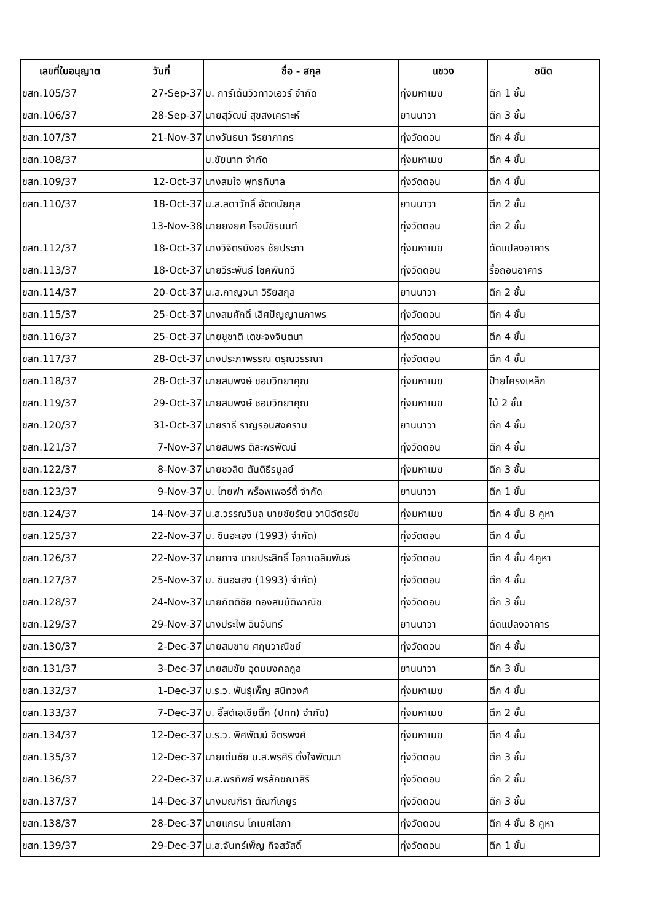| เลขที่ใบอนุญาต | วันที่ | ชื่อ - สกุล | แขวง | ชนิด |
| --- | --- | --- | --- | --- |
| ขสท.105/37 | 27-Sep-37 | บ. การ์เด้นวิวทาวเอวร์ จำกัด | ทุ่งมหาเมฆ | ตึก 1 ชั้น |
| ขสท.106/37 | 28-Sep-37 | นายสุวัฒน์ สุขสงเคราะห์ | ยานนาวา | ตึก 3 ชั้น |
| ขสท.107/37 | 21-Nov-37 | นางวันธนา จิรยาภากร | ทุ่งวัดดอน | ตึก 4 ชั้น |
| ขสท.108/37 | | บ.ชัยนาท จำกัด | ทุ่งมหาเมฆ | ตึก 4 ชั้น |
| ขสท.109/37 | 12-Oct-37 | นางสมใจ พุทธทิบาล | ทุ่งวัดดอน | ตึก 4 ชั้น |
| ขสท.110/37 | 18-Oct-37 | น.ส.ลดาวัภลิ์ อัตตนัยกุล | ยานนาวา | ตึก 2 ชั้น |
| | 13-Nov-38 | นายยงยศ โรจน์ชิรนนท์ | ทุ่งวัดดอน | ตึก 2 ชั้น |
| ขสท.112/37 | 18-Oct-37 | นางวิจิตรบังอร ชัยประภา | ทุ่งมหาเมฆ | ดัดแปลงอาคาร |
| ขสท.113/37 | 18-Oct-37 | นายวีระพันธ์ โชคพันทวี | ทุ่งวัดดอน | รื้อถอนอาคาร |
| ขสท.114/37 | 20-Oct-37 | น.ส.กาญจนา วิริยสกุล | ยานนาวา | ตึก 2 ชั้น |
| ขสท.115/37 | 25-Oct-37 | นางสมศักดิ์ เลิศปัญญานภาพร | ทุ่งวัดดอน | ตึก 4 ชั้น |
| ขสท.116/37 | 25-Oct-37 | นายชูชาติ เตชะจงจินตนา | ทุ่งวัดดอน | ตึก 4 ชั้น |
| ขสท.117/37 | 28-Oct-37 | นางประภาพรรณ ดรุณวรรณา | ทุ่งวัดดอน | ตึก 4 ชั้น |
| ขสท.118/37 | 28-Oct-37 | นายสมพงษ์ ชอบวิทยาคุณ | ทุ่งมหาเมฆ | ป้ายโครงเหล็ก |
| ขสท.119/37 | 29-Oct-37 | นายสมพงษ์ ชอบวิทยาคุณ | ทุ่งมหาเมฆ | ไม้ 2 ชั้น |
| ขสท.120/37 | 31-Oct-37 | นายราธี ราญรอนสงคราม | ยานนาวา | ตึก 4 ชั้น |
| ขสท.121/37 | 7-Nov-37 | นายสมพร ติละพรพัฒน์ | ทุ่งวัดดอน | ตึก 4 ชั้น |
| ขสท.122/37 | 8-Nov-37 | นายชวลิต ตันติธีรบูลย์ | ทุ่งมหาเมฆ | ตึก 3 ชั้น |
| ขสท.123/37 | 9-Nov-37 | บ. ไทยฟา พร็อพเพอร์ตี้ จำกัด | ยานนาวา | ตึก 1 ชั้น |
| ขสท.124/37 | 14-Nov-37 | น.ส.วรรณวิมล นายชัยรัตน์ วานิฉัตรชัย | ทุ่งมหาเมฆ | ตึก 4 ชั้น 8 คูหา |
| ขสท.125/37 | 22-Nov-37 | บ. ซินฮะเฮง (1993) จำกัด) | ทุ่งวัดดอน | ตึก 4 ชั้น |
| ขสท.126/37 | 22-Nov-37 | นายกาจ นายประสิทธิ์ โอภาเฉลิมพันธ์ | ทุ่งวัดดอน | ตึก 4 ชั้น 4คูหา |
| ขสท.127/37 | 25-Nov-37 | บ. ซินฮะเฮง (1993) จำกัด) | ทุ่งวัดดอน | ตึก 4 ชั้น |
| ขสท.128/37 | 24-Nov-37 | นายกิตติชัย ทองสมบัติพาณิช | ทุ่งวัดดอน | ตึก 3 ชั้น |
| ขสท.129/37 | 29-Nov-37 | นางประไพ อินจันทร์ | ยานนาวา | ดัดแปลงอาคาร |
| ขสท.130/37 | 2-Dec-37 | นายสมชาย ศกุนวาณิชย์ | ทุ่งวัดดอน | ตึก 4 ชั้น |
| ขสท.131/37 | 3-Dec-37 | นายสมชัย อุดมมงคลกูล | ยานนาวา | ตึก 3 ชั้น |
| ขสท.132/37 | 1-Dec-37 | ม.ร.ว. พันธุ์เพ็ญ สนิทวงศ์ | ทุ่งมหาเมฆ | ตึก 4 ชั้น |
| ขสท.133/37 | 7-Dec-37 | บ. อิ๊สต์เอเชียติ๊ก (ปทท) จำกัด) | ทุ่งมหาเมฆ | ตึก 2 ชั้น |
| ขสท.134/37 | 12-Dec-37 | ม.ร.ว. พิศพัฒน์ จิตรพงศ์ | ทุ่งมหาเมฆ | ตึก 4 ชั้น |
| ขสท.135/37 | 12-Dec-37 | นายเด่นชัย น.ส.พรศิริ ตั้งใจพัฒนา | ทุ่งวัดดอน | ตึก 3 ชั้น |
| ขสท.136/37 | 22-Dec-37 | น.ส.พรทิพย์ พรลักขณาสิริ | ทุ่งวัดดอน | ตึก 2 ชั้น |
| ขสท.137/37 | 14-Dec-37 | นางมณฑิรา ตัณฑ์เกยูร | ทุ่งวัดดอน | ตึก 3 ชั้น |
| ขสท.138/37 | 28-Dec-37 | นายแกรน โกเมศโสภา | ทุ่งวัดดอน | ตึก 4 ชั้น 8 คูหา |
| ขสท.139/37 | 29-Dec-37 | น.ส.จันทร์เพ็ญ กิจสวัสดิ์ | ทุ่งวัดดอน | ตึก 1 ชั้น |